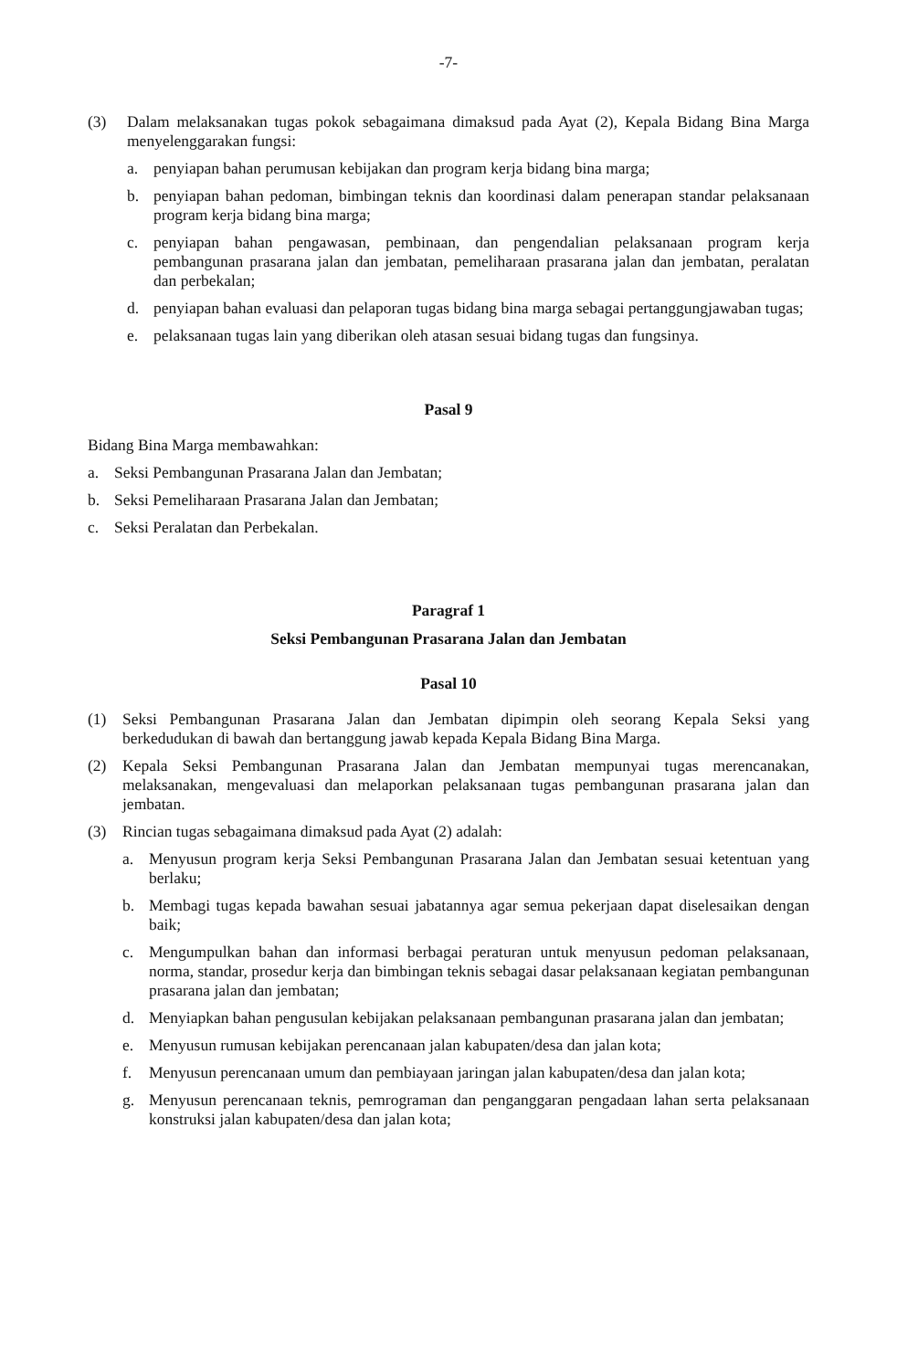-7-
(3) Dalam melaksanakan tugas pokok sebagaimana dimaksud pada Ayat (2), Kepala Bidang Bina Marga menyelenggarakan fungsi:
a. penyiapan bahan perumusan kebijakan dan program kerja bidang bina marga;
b. penyiapan bahan pedoman, bimbingan teknis dan koordinasi dalam penerapan standar pelaksanaan program kerja bidang bina marga;
c. penyiapan bahan pengawasan, pembinaan, dan pengendalian pelaksanaan program kerja pembangunan prasarana jalan dan jembatan, pemeliharaan prasarana jalan dan jembatan, peralatan dan perbekalan;
d. penyiapan bahan evaluasi dan pelaporan tugas bidang bina marga sebagai pertanggungjawaban tugas;
e. pelaksanaan tugas lain yang diberikan oleh atasan sesuai bidang tugas dan fungsinya.
Pasal 9
Bidang Bina Marga membawahkan:
a. Seksi Pembangunan Prasarana Jalan dan Jembatan;
b. Seksi Pemeliharaan Prasarana Jalan dan Jembatan;
c. Seksi Peralatan dan Perbekalan.
Paragraf 1
Seksi Pembangunan Prasarana Jalan dan Jembatan
Pasal 10
(1) Seksi Pembangunan Prasarana Jalan dan Jembatan dipimpin oleh seorang Kepala Seksi yang berkedudukan di bawah dan bertanggung jawab kepada Kepala Bidang Bina Marga.
(2) Kepala Seksi Pembangunan Prasarana Jalan dan Jembatan mempunyai tugas merencanakan, melaksanakan, mengevaluasi dan melaporkan pelaksanaan tugas pembangunan prasarana jalan dan jembatan.
(3) Rincian tugas sebagaimana dimaksud pada Ayat (2) adalah:
a. Menyusun program kerja Seksi Pembangunan Prasarana Jalan dan Jembatan sesuai ketentuan yang berlaku;
b. Membagi tugas kepada bawahan sesuai jabatannya agar semua pekerjaan dapat diselesaikan dengan baik;
c. Mengumpulkan bahan dan informasi berbagai peraturan untuk menyusun pedoman pelaksanaan, norma, standar, prosedur kerja dan bimbingan teknis sebagai dasar pelaksanaan kegiatan pembangunan prasarana jalan dan jembatan;
d. Menyiapkan bahan pengusulan kebijakan pelaksanaan pembangunan prasarana jalan dan jembatan;
e. Menyusun rumusan kebijakan perencanaan jalan kabupaten/desa dan jalan kota;
f. Menyusun perencanaan umum dan pembiayaan jaringan jalan kabupaten/desa dan jalan kota;
g. Menyusun perencanaan teknis, pemrograman dan penganggaran pengadaan lahan serta pelaksanaan konstruksi jalan kabupaten/desa dan jalan kota;